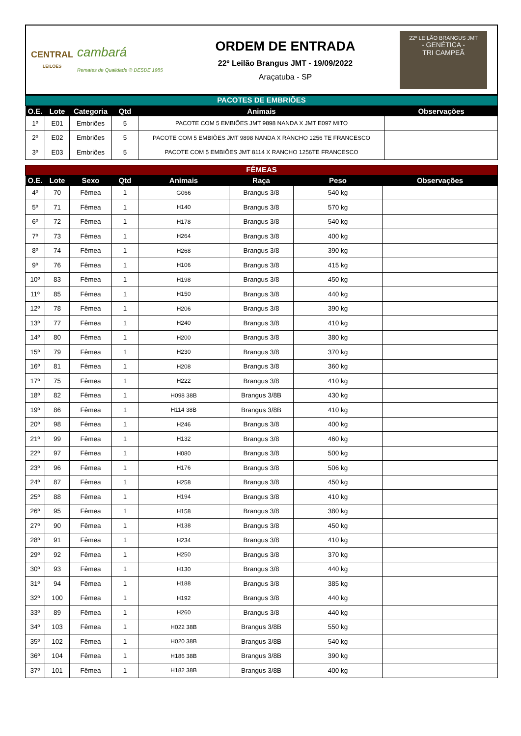CENTRAL
LEILÕES
cambará
Remates de Qualidade ® DESDE 1985
ORDEM DE ENTRADA
22º Leilão Brangus JMT - 19/09/2022
Araçatuba - SP
22º LEILÃO BRANGUS JMT
- GENÉTICA -
TRI CAMPEÃ
PACOTES DE EMBRIÕES
| O.E. | Lote | Categoria | Qtd | Animais | Observações |
| --- | --- | --- | --- | --- | --- |
| 1º | E01 | Embriões | 5 | PACOTE COM 5 EMBIÕES JMT 9898 NANDA X JMT E097 MITO | |
| 2º | E02 | Embriões | 5 | PACOTE COM 5 EMBIÕES JMT 9898 NANDA X RANCHO 1256 TE FRANCESCO | |
| 3º | E03 | Embriões | 5 | PACOTE COM 5 EMBIÕES JMT 8114 X RANCHO 1256TE FRANCESCO | |
FÊMEAS
| O.E. | Lote | Sexo | Qtd | Animais | Raça | Peso | Observações |
| --- | --- | --- | --- | --- | --- | --- | --- |
| 4º | 70 | Fêmea | 1 | G066 | Brangus 3/8 | 540 kg | |
| 5º | 71 | Fêmea | 1 | H140 | Brangus 3/8 | 570 kg | |
| 6º | 72 | Fêmea | 1 | H178 | Brangus 3/8 | 540 kg | |
| 7º | 73 | Fêmea | 1 | H264 | Brangus 3/8 | 400 kg | |
| 8º | 74 | Fêmea | 1 | H268 | Brangus 3/8 | 390 kg | |
| 9º | 76 | Fêmea | 1 | H106 | Brangus 3/8 | 415 kg | |
| 10º | 83 | Fêmea | 1 | H198 | Brangus 3/8 | 450 kg | |
| 11º | 85 | Fêmea | 1 | H150 | Brangus 3/8 | 440 kg | |
| 12º | 78 | Fêmea | 1 | H206 | Brangus 3/8 | 390 kg | |
| 13º | 77 | Fêmea | 1 | H240 | Brangus 3/8 | 410 kg | |
| 14º | 80 | Fêmea | 1 | H200 | Brangus 3/8 | 380 kg | |
| 15º | 79 | Fêmea | 1 | H230 | Brangus 3/8 | 370 kg | |
| 16º | 81 | Fêmea | 1 | H208 | Brangus 3/8 | 360 kg | |
| 17º | 75 | Fêmea | 1 | H222 | Brangus 3/8 | 410 kg | |
| 18º | 82 | Fêmea | 1 | H098 38B | Brangus 3/8B | 430 kg | |
| 19º | 86 | Fêmea | 1 | H114 38B | Brangus 3/8B | 410 kg | |
| 20º | 98 | Fêmea | 1 | H246 | Brangus 3/8 | 400 kg | |
| 21º | 99 | Fêmea | 1 | H132 | Brangus 3/8 | 460 kg | |
| 22º | 97 | Fêmea | 1 | H080 | Brangus 3/8 | 500 kg | |
| 23º | 96 | Fêmea | 1 | H176 | Brangus 3/8 | 506 kg | |
| 24º | 87 | Fêmea | 1 | H258 | Brangus 3/8 | 450 kg | |
| 25º | 88 | Fêmea | 1 | H194 | Brangus 3/8 | 410 kg | |
| 26º | 95 | Fêmea | 1 | H158 | Brangus 3/8 | 380 kg | |
| 27º | 90 | Fêmea | 1 | H138 | Brangus 3/8 | 450 kg | |
| 28º | 91 | Fêmea | 1 | H234 | Brangus 3/8 | 410 kg | |
| 29º | 92 | Fêmea | 1 | H250 | Brangus 3/8 | 370 kg | |
| 30º | 93 | Fêmea | 1 | H130 | Brangus 3/8 | 440 kg | |
| 31º | 94 | Fêmea | 1 | H188 | Brangus 3/8 | 385 kg | |
| 32º | 100 | Fêmea | 1 | H192 | Brangus 3/8 | 440 kg | |
| 33º | 89 | Fêmea | 1 | H260 | Brangus 3/8 | 440 kg | |
| 34º | 103 | Fêmea | 1 | H022 38B | Brangus 3/8B | 550 kg | |
| 35º | 102 | Fêmea | 1 | H020 38B | Brangus 3/8B | 540 kg | |
| 36º | 104 | Fêmea | 1 | H186 38B | Brangus 3/8B | 390 kg | |
| 37º | 101 | Fêmea | 1 | H182 38B | Brangus 3/8B | 400 kg | |